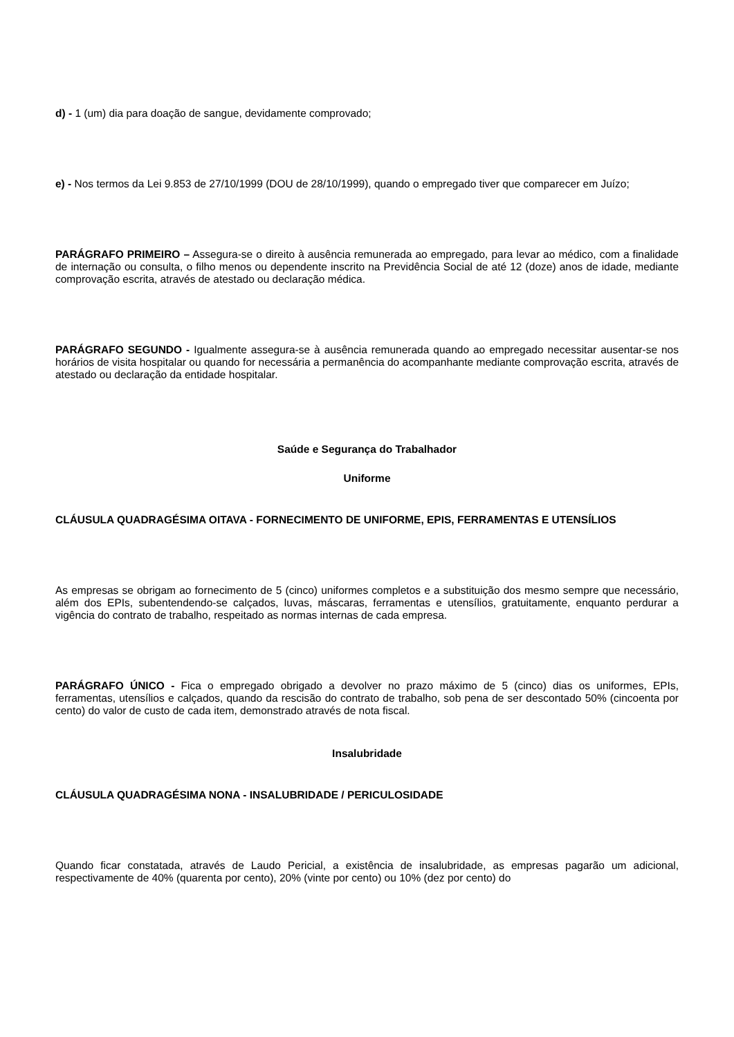d) - 1 (um) dia para doação de sangue, devidamente comprovado;
e) - Nos termos da Lei 9.853 de 27/10/1999 (DOU de 28/10/1999), quando o empregado tiver que comparecer em Juízo;
PARÁGRAFO PRIMEIRO – Assegura-se o direito à ausência remunerada ao empregado, para levar ao médico, com a finalidade de internação ou consulta, o filho menos ou dependente inscrito na Previdência Social de até 12 (doze) anos de idade, mediante comprovação escrita, através de atestado ou declaração médica.
PARÁGRAFO SEGUNDO - Igualmente assegura-se à ausência remunerada quando ao empregado necessitar ausentar-se nos horários de visita hospitalar ou quando for necessária a permanência do acompanhante mediante comprovação escrita, através de atestado ou declaração da entidade hospitalar.
Saúde e Segurança do Trabalhador
Uniforme
CLÁUSULA QUADRAGÉSIMA OITAVA - FORNECIMENTO DE UNIFORME, EPIS, FERRAMENTAS E UTENSÍLIOS
As empresas se obrigam ao fornecimento de 5 (cinco) uniformes completos e a substituição dos mesmo sempre que necessário, além dos EPIs, subentendendo-se calçados, luvas, máscaras, ferramentas e utensílios, gratuitamente, enquanto perdurar a vigência do contrato de trabalho, respeitado as normas internas de cada empresa.
PARÁGRAFO ÚNICO - Fica o empregado obrigado a devolver no prazo máximo de 5 (cinco) dias os uniformes, EPIs, ferramentas, utensílios e calçados, quando da rescisão do contrato de trabalho, sob pena de ser descontado 50% (cincoenta por cento) do valor de custo de cada item, demonstrado através de nota fiscal.
Insalubridade
CLÁUSULA QUADRAGÉSIMA NONA - INSALUBRIDADE / PERICULOSIDADE
Quando ficar constatada, através de Laudo Pericial, a existência de insalubridade, as empresas pagarão um adicional, respectivamente de 40% (quarenta por cento), 20% (vinte por cento) ou 10% (dez por cento) do